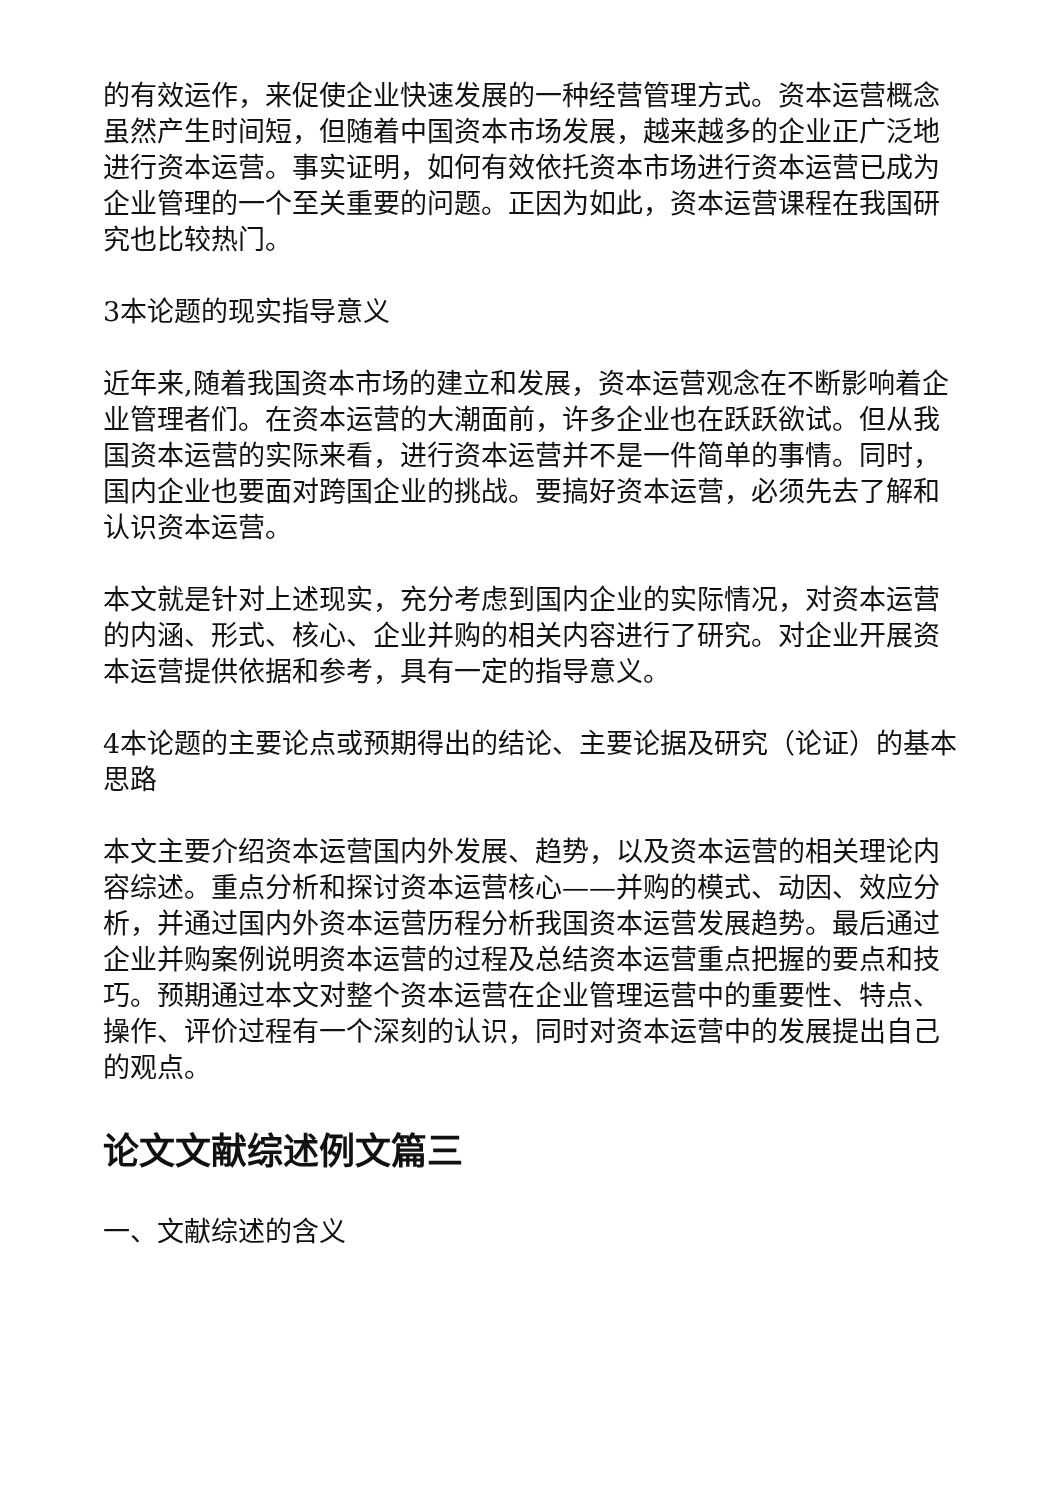的有效运作，来促使企业快速发展的一种经营管理方式。资本运营概念虽然产生时间短，但随着中国资本市场发展，越来越多的企业正广泛地进行资本运营。事实证明，如何有效依托资本市场进行资本运营已成为企业管理的一个至关重要的问题。正因为如此，资本运营课程在我国研究也比较热门。
3本论题的现实指导意义
近年来,随着我国资本市场的建立和发展，资本运营观念在不断影响着企业管理者们。在资本运营的大潮面前，许多企业也在跃跃欲试。但从我国资本运营的实际来看，进行资本运营并不是一件简单的事情。同时，国内企业也要面对跨国企业的挑战。要搞好资本运营，必须先去了解和认识资本运营。
本文就是针对上述现实，充分考虑到国内企业的实际情况，对资本运营的内涵、形式、核心、企业并购的相关内容进行了研究。对企业开展资本运营提供依据和参考，具有一定的指导意义。
4本论题的主要论点或预期得出的结论、主要论据及研究（论证）的基本思路
本文主要介绍资本运营国内外发展、趋势，以及资本运营的相关理论内容综述。重点分析和探讨资本运营核心——并购的模式、动因、效应分析，并通过国内外资本运营历程分析我国资本运营发展趋势。最后通过企业并购案例说明资本运营的过程及总结资本运营重点把握的要点和技巧。预期通过本文对整个资本运营在企业管理运营中的重要性、特点、操作、评价过程有一个深刻的认识，同时对资本运营中的发展提出自己的观点。
论文文献综述例文篇三
一、文献综述的含义